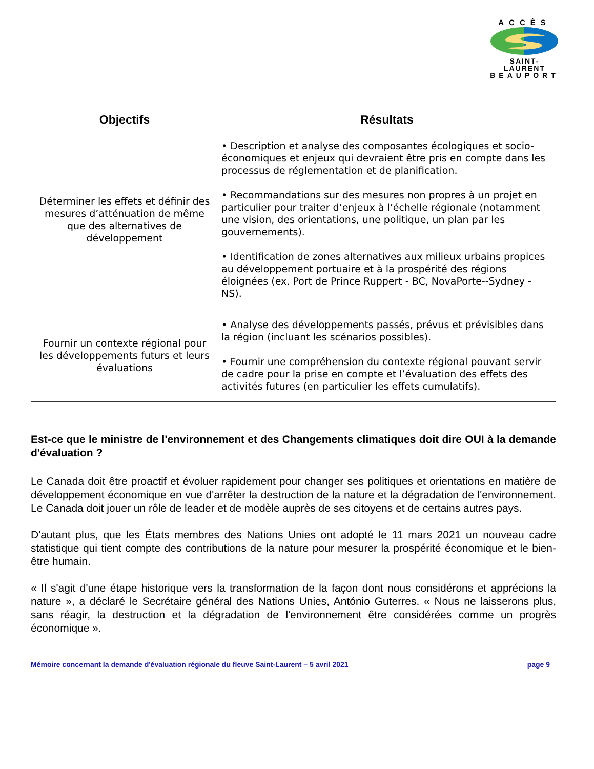ACCÈS
SAINT-LAURENT
BEAUPORT
| Objectifs | Résultats |
| --- | --- |
| Déterminer les effets et définir des mesures d’atténuation de même que des alternatives de développement | • Description et analyse des composantes écologiques et socio-économiques et enjeux qui devraient être pris en compte dans les processus de réglementation et de planification. • Recommandations sur des mesures non propres à un projet en particulier pour traiter d’enjeux à l’échelle régionale (notamment une vision, des orientations, une politique, un plan par les gouvernements). • Identification de zones alternatives aux milieux urbains propices au développement portuaire et à la prospérité des régions éloignées (ex. Port de Prince Ruppert - BC, NovaPorte--Sydney - NS). |
| Fournir un contexte régional pour les développements futurs et leurs évaluations | • Analyse des développements passés, prévus et prévisibles dans la région (incluant les scénarios possibles). • Fournir une compréhension du contexte régional pouvant servir de cadre pour la prise en compte et l’évaluation des effets des activités futures (en particulier les effets cumulatifs). |
Est-ce que le ministre de l'environnement et des Changements climatiques doit dire OUI à la demande d'évaluation ?
Le Canada doit être proactif et évoluer rapidement pour changer ses politiques et orientations en matière de développement économique en vue d'arrêter la destruction de la nature et la dégradation de l'environnement. Le Canada doit jouer un rôle de leader et de modèle auprès de ses citoyens et de certains autres pays.
D'autant plus, que les États membres des Nations Unies ont adopté le 11 mars 2021 un nouveau cadre statistique qui tient compte des contributions de la nature pour mesurer la prospérité économique et le bien-être humain.
« Il s'agit d'une étape historique vers la transformation de la façon dont nous considérons et apprécions la nature », a déclaré le Secrétaire général des Nations Unies, António Guterres. « Nous ne laisserons plus, sans réagir, la destruction et la dégradation de l'environnement être considérées comme un progrès économique ».
Mémoire concernant la demande d'évaluation régionale du fleuve Saint-Laurent – 5 avril 2021 page 9